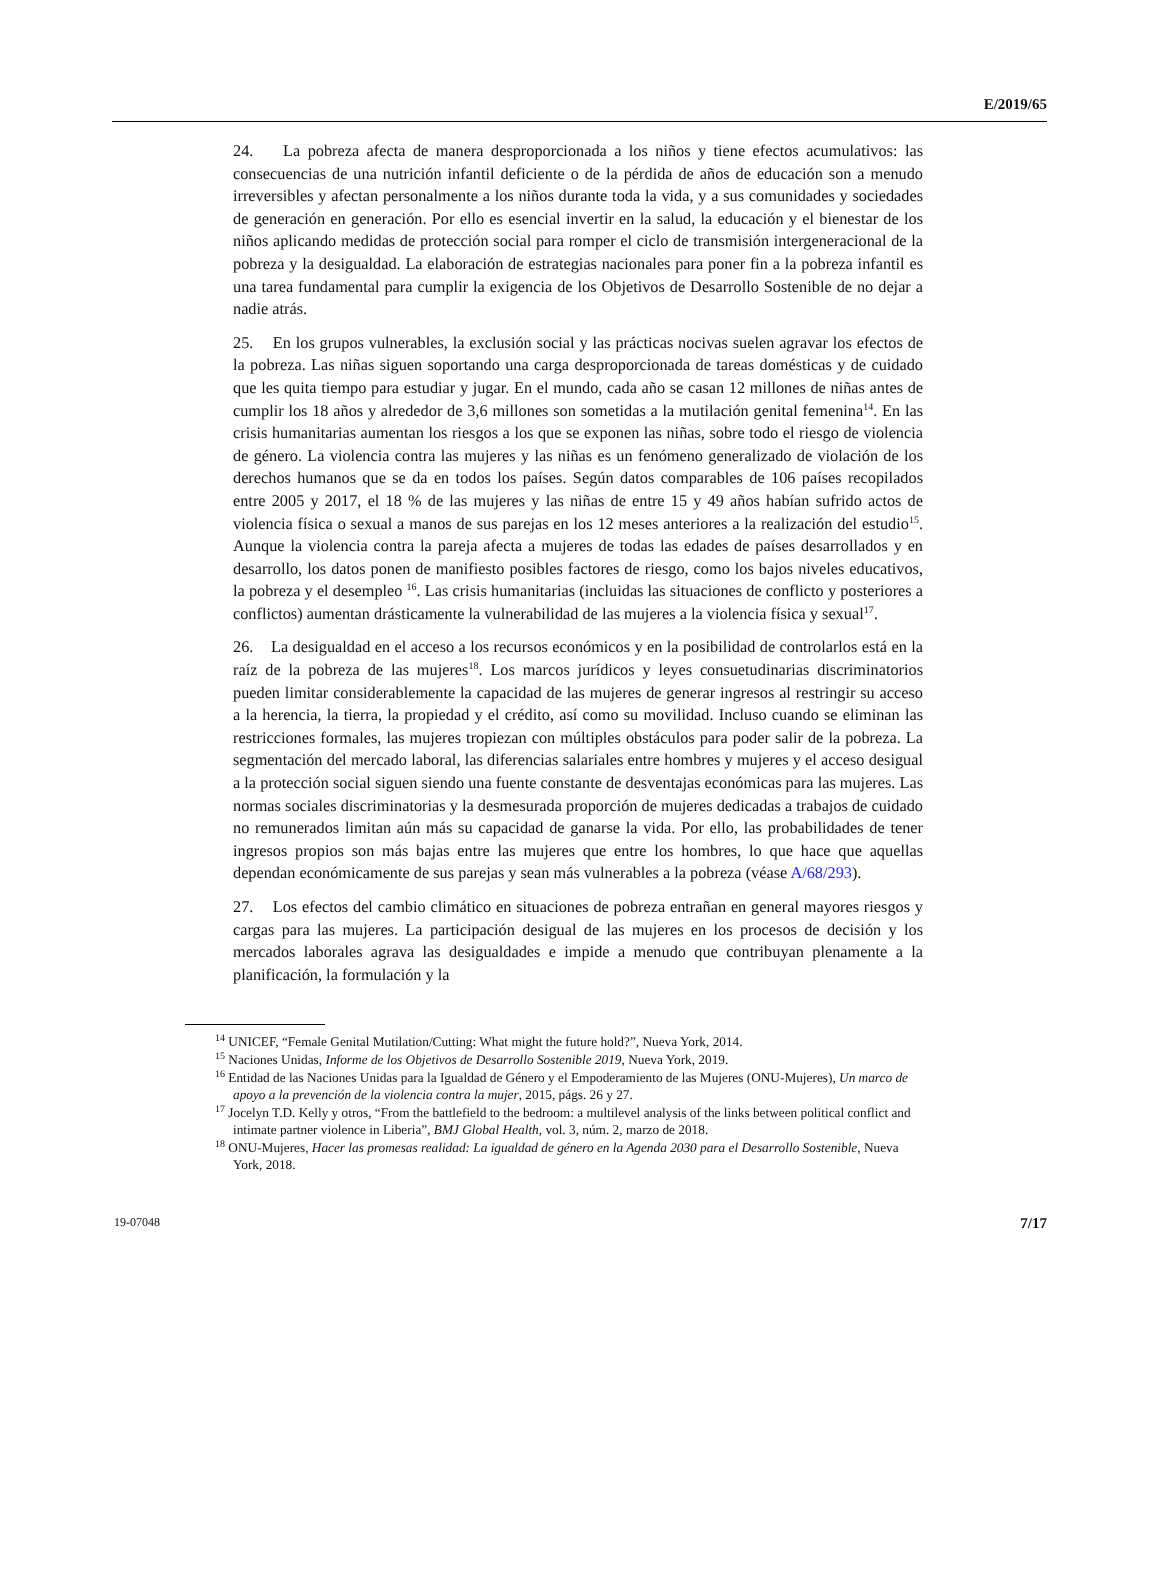E/2019/65
24. La pobreza afecta de manera desproporcionada a los niños y tiene efectos acumulativos: las consecuencias de una nutrición infantil deficiente o de la pérdida de años de educación son a menudo irreversibles y afectan personalmente a los niños durante toda la vida, y a sus comunidades y sociedades de generación en generación. Por ello es esencial invertir en la salud, la educación y el bienestar de los niños aplicando medidas de protección social para romper el ciclo de transmisión intergeneracional de la pobreza y la desigualdad. La elaboración de estrategias nacionales para poner fin a la pobreza infantil es una tarea fundamental para cumplir la exigencia de los Objetivos de Desarrollo Sostenible de no dejar a nadie atrás.
25. En los grupos vulnerables, la exclusión social y las prácticas nocivas suelen agravar los efectos de la pobreza. Las niñas siguen soportando una carga desproporcionada de tareas domésticas y de cuidado que les quita tiempo para estudiar y jugar. En el mundo, cada año se casan 12 millones de niñas antes de cumplir los 18 años y alrededor de 3,6 millones son sometidas a la mutilación genital femenina<sup>14</sup>. En las crisis humanitarias aumentan los riesgos a los que se exponen las niñas, sobre todo el riesgo de violencia de género. La violencia contra las mujeres y las niñas es un fenómeno generalizado de violación de los derechos humanos que se da en todos los países. Según datos comparables de 106 países recopilados entre 2005 y 2017, el 18 % de las mujeres y las niñas de entre 15 y 49 años habían sufrido actos de violencia física o sexual a manos de sus parejas en los 12 meses anteriores a la realización del estudio<sup>15</sup>. Aunque la violencia contra la pareja afecta a mujeres de todas las edades de países desarrollados y en desarrollo, los datos ponen de manifiesto posibles factores de riesgo, como los bajos niveles educativos, la pobreza y el desempleo <sup>16</sup>. Las crisis humanitarias (incluidas las situaciones de conflicto y posteriores a conflictos) aumentan drásticamente la vulnerabilidad de las mujeres a la violencia física y sexual<sup>17</sup>.
26. La desigualdad en el acceso a los recursos económicos y en la posibilidad de controlarlos está en la raíz de la pobreza de las mujeres<sup>18</sup>. Los marcos jurídicos y leyes consuetudinarias discriminatorios pueden limitar considerablemente la capacidad de las mujeres de generar ingresos al restringir su acceso a la herencia, la tierra, la propiedad y el crédito, así como su movilidad. Incluso cuando se eliminan las restricciones formales, las mujeres tropiezan con múltiples obstáculos para poder salir de la pobreza. La segmentación del mercado laboral, las diferencias salariales entre hombres y mujeres y el acceso desigual a la protección social siguen siendo una fuente constante de desventajas económicas para las mujeres. Las normas sociales discriminatorias y la desmesurada proporción de mujeres dedicadas a trabajos de cuidado no remunerados limitan aún más su capacidad de ganarse la vida. Por ello, las probabilidades de tener ingresos propios son más bajas entre las mujeres que entre los hombres, lo que hace que aquellas dependan económicamente de sus parejas y sean más vulnerables a la pobreza (véase A/68/293).
27. Los efectos del cambio climático en situaciones de pobreza entrañan en general mayores riesgos y cargas para las mujeres. La participación desigual de las mujeres en los procesos de decisión y los mercados laborales agrava las desigualdades e impide a menudo que contribuyan plenamente a la planificación, la formulación y la
<sup>14</sup> UNICEF, “Female Genital Mutilation/Cutting: What might the future hold?”, Nueva York, 2014.
<sup>15</sup> Naciones Unidas, Informe de los Objetivos de Desarrollo Sostenible 2019, Nueva York, 2019.
<sup>16</sup> Entidad de las Naciones Unidas para la Igualdad de Género y el Empoderamiento de las Mujeres (ONU-Mujeres), Un marco de apoyo a la prevención de la violencia contra la mujer, 2015, págs. 26 y 27.
<sup>17</sup> Jocelyn T.D. Kelly y otros, “From the battlefield to the bedroom: a multilevel analysis of the links between political conflict and intimate partner violence in Liberia”, BMJ Global Health, vol. 3, núm. 2, marzo de 2018.
<sup>18</sup> ONU-Mujeres, Hacer las promesas realidad: La igualdad de género en la Agenda 2030 para el Desarrollo Sostenible, Nueva York, 2018.
19-07048 7/17